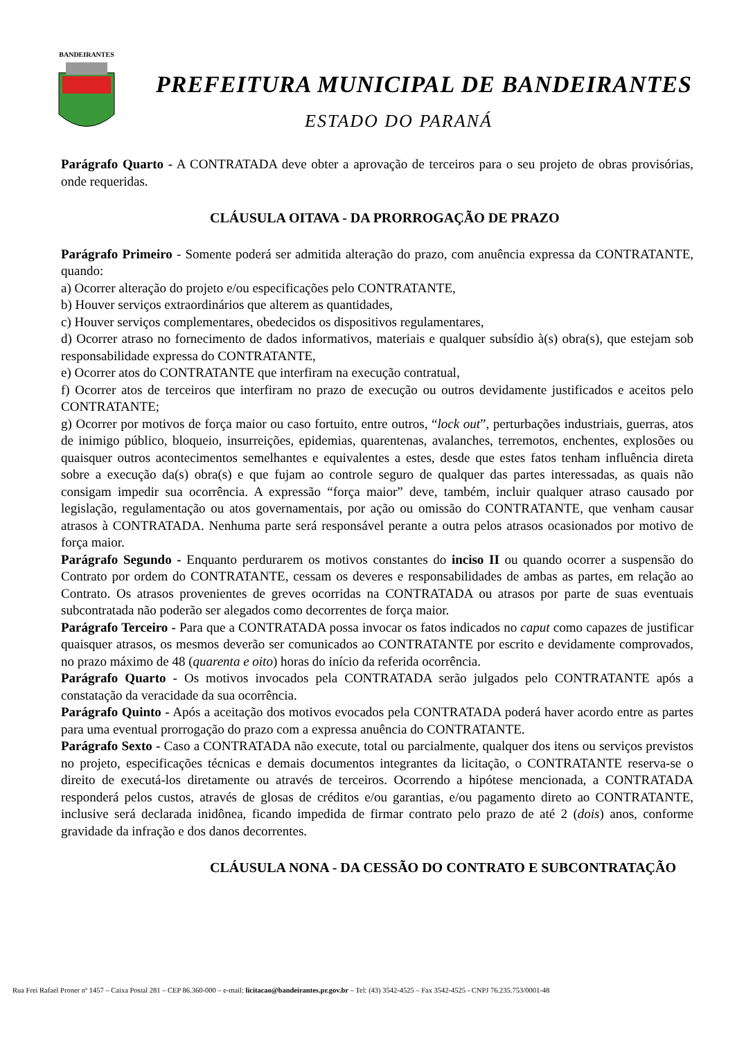BANDEIRANTES
PREFEITURA MUNICIPAL DE BANDEIRANTES
ESTADO DO PARANÁ
Parágrafo Quarto - A CONTRATADA deve obter a aprovação de terceiros para o seu projeto de obras provisórias, onde requeridas.
CLÁUSULA OITAVA - DA PRORROGAÇÃO DE PRAZO
Parágrafo Primeiro - Somente poderá ser admitida alteração do prazo, com anuência expressa da CONTRATANTE, quando:
a) Ocorrer alteração do projeto e/ou especificações pelo CONTRATANTE,
b) Houver serviços extraordinários que alterem as quantidades,
c) Houver serviços complementares, obedecidos os dispositivos regulamentares,
d) Ocorrer atraso no fornecimento de dados informativos, materiais e qualquer subsídio à(s) obra(s), que estejam sob responsabilidade expressa do CONTRATANTE,
e) Ocorrer atos do CONTRATANTE que interfiram na execução contratual,
f) Ocorrer atos de terceiros que interfiram no prazo de execução ou outros devidamente justificados e aceitos pelo CONTRATANTE;
g) Ocorrer por motivos de força maior ou caso fortuito, entre outros, “lock out”, perturbações industriais, guerras, atos de inimigo público, bloqueio, insurreições, epidemias, quarentenas, avalanches, terremotos, enchentes, explosões ou quaisquer outros acontecimentos semelhantes e equivalentes a estes, desde que estes fatos tenham influência direta sobre a execução da(s) obra(s) e que fujam ao controle seguro de qualquer das partes interessadas, as quais não consigam impedir sua ocorrência. A expressão “força maior” deve, também, incluir qualquer atraso causado por legislação, regulamentação ou atos governamentais, por ação ou omissão do CONTRATANTE, que venham causar atrasos à CONTRATADA. Nenhuma parte será responsável perante a outra pelos atrasos ocasionados por motivo de força maior.
Parágrafo Segundo - Enquanto perdurarem os motivos constantes do inciso II ou quando ocorrer a suspensão do Contrato por ordem do CONTRATANTE, cessam os deveres e responsabilidades de ambas as partes, em relação ao Contrato. Os atrasos provenientes de greves ocorridas na CONTRATADA ou atrasos por parte de suas eventuais subcontratada não poderão ser alegados como decorrentes de força maior.
Parágrafo Terceiro - Para que a CONTRATADA possa invocar os fatos indicados no caput como capazes de justificar quaisquer atrasos, os mesmos deverão ser comunicados ao CONTRATANTE por escrito e devidamente comprovados, no prazo máximo de 48 (quarenta e oito) horas do início da referida ocorrência.
Parágrafo Quarto - Os motivos invocados pela CONTRATADA serão julgados pelo CONTRATANTE após a constatação da veracidade da sua ocorrência.
Parágrafo Quinto - Após a aceitação dos motivos evocados pela CONTRATADA poderá haver acordo entre as partes para uma eventual prorrogação do prazo com a expressa anuência do CONTRATANTE.
Parágrafo Sexto - Caso a CONTRATADA não execute, total ou parcialmente, qualquer dos itens ou serviços previstos no projeto, especificações técnicas e demais documentos integrantes da licitação, o CONTRATANTE reserva-se o direito de executá-los diretamente ou através de terceiros. Ocorrendo a hipótese mencionada, a CONTRATADA responderá pelos custos, através de glosas de créditos e/ou garantias, e/ou pagamento direto ao CONTRATANTE, inclusive será declarada inidônea, ficando impedida de firmar contrato pelo prazo de até 2 (dois) anos, conforme gravidade da infração e dos danos decorrentes.
CLÁUSULA NONA - DA CESSÃO DO CONTRATO E SUBCONTRATAÇÃO
Rua Frei Rafael Proner nº 1457 – Caixa Postal 281 – CEP 86.360-000 – e-mail: licitacao@bandeirantes.pr.gov.br – Tel: (43) 3542-4525 – Fax 3542-4525 - CNPJ 76.235.753/0001-48